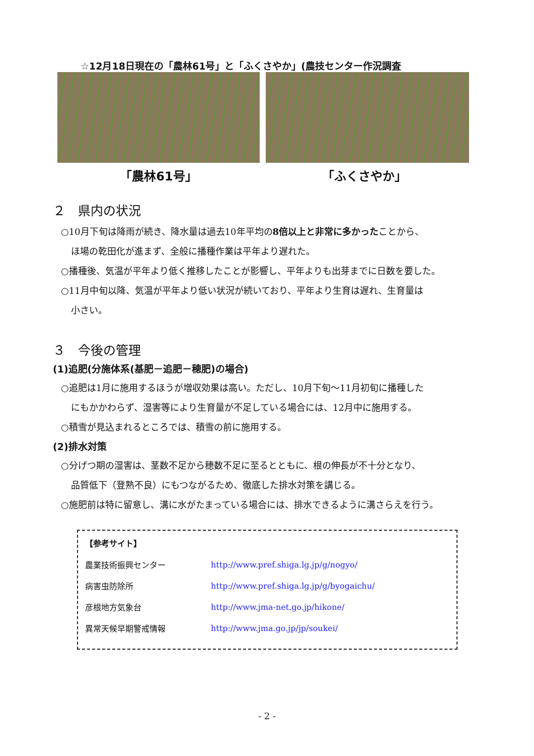☆12月18日現在の「農林61号」と「ふくさやか」(農技センター作況調査
「農林61号」 「ふくさやか」
２　県内の状況
○10月下旬は降雨が続き、降水量は過去10年平均の8倍以上と非常に多かったことから、
ほ場の乾田化が進まず、全般に播種作業は平年より遅れた。
○播種後、気温が平年より低く推移したことが影響し、平年よりも出芽までに日数を要した。
○11月中旬以降、気温が平年より低い状況が続いており、平年より生育は遅れ、生育量は
小さい。
３　今後の管理
(1)追肥(分施体系(基肥－追肥－穂肥)の場合)
○追肥は1月に施用するほうが増収効果は高い。ただし、10月下旬～11月初旬に播種した
にもかかわらず、湿害等により生育量が不足している場合には、12月中に施用する。
○積雪が見込まれるところでは、積雪の前に施用する。
(2)排水対策
○分げつ期の湿害は、茎数不足から穂数不足に至るとともに、根の伸長が不十分となり、
品質低下（登熟不良）にもつながるため、徹底した排水対策を講じる。
○施肥前は特に留意し、溝に水がたまっている場合には、排水できるように溝さらえを行う。
【参考サイト】
| 農業技術振興センター | http://www.pref.shiga.lg.jp/g/nogyo/ |
| 病害虫防除所 | http://www.pref.shiga.lg.jp/g/byogaichu/ |
| 彦根地方気象台 | http://www.jma-net.go.jp/hikone/ |
| 異常天候早期警戒情報 | http://www.jma.go.jp/jp/soukei/ |
- 2 -